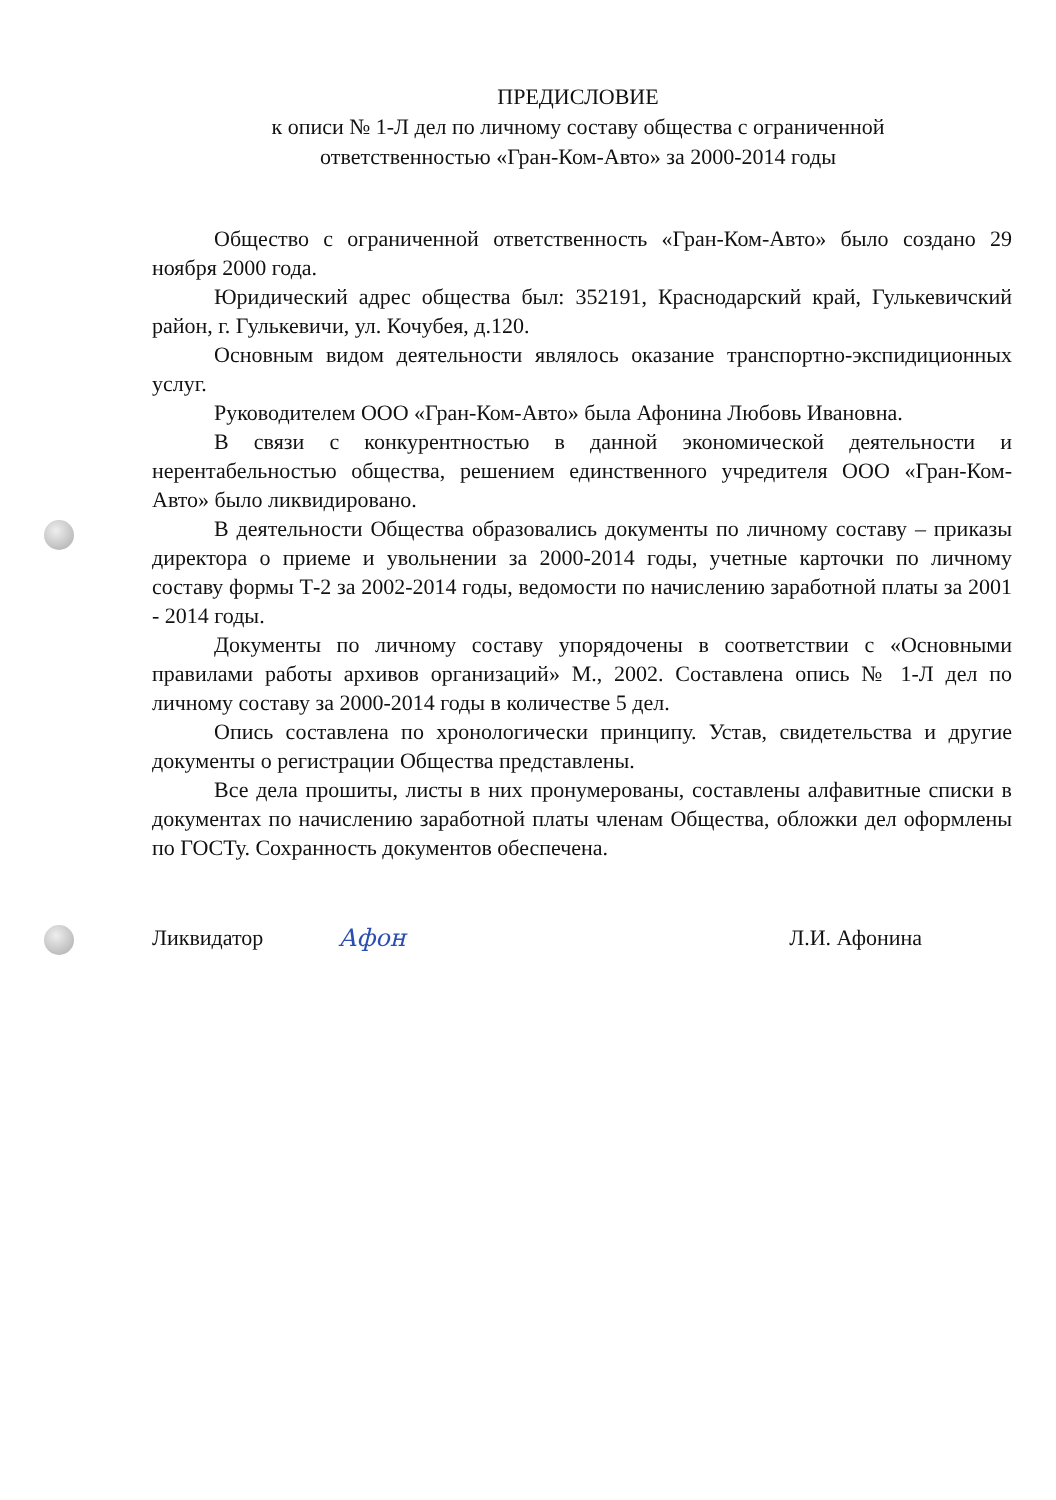ПРЕДИСЛОВИЕ
к описи № 1-Л дел по личному составу общества с ограниченной
ответственностью «Гран-Ком-Авто» за 2000-2014 годы
Общество с ограниченной ответственность «Гран-Ком-Авто» было создано 29 ноября 2000 года.
Юридический адрес общества был: 352191, Краснодарский край, Гулькевичский район, г. Гулькевичи, ул. Кочубея, д.120.
Основным видом деятельности являлось оказание транспортно-экспидиционных услуг.
Руководителем ООО «Гран-Ком-Авто» была Афонина Любовь Ивановна.
В связи с конкурентностью в данной экономической деятельности и нерентабельностью общества, решением единственного учредителя ООО «Гран-Ком-Авто» было ликвидировано.
В деятельности Общества образовались документы по личному составу – приказы директора о приеме и увольнении за 2000-2014 годы, учетные карточки по личному составу формы Т-2 за 2002-2014 годы, ведомости по начислению заработной платы за 2001 - 2014 годы.
Документы по личному составу упорядочены в соответствии с «Основными правилами работы архивов организаций» М., 2002. Составлена опись № 1-Л дел по личному составу за 2000-2014 годы в количестве 5 дел.
Опись составлена по хронологически принципу. Устав, свидетельства и другие документы о регистрации Общества представлены.
Все дела прошиты, листы в них пронумерованы, составлены алфавитные списки в документах по начислению заработной платы членам Общества, обложки дел оформлены по ГОСТу. Сохранность документов обеспечена.
Ликвидатор Афон Л.И. Афонина